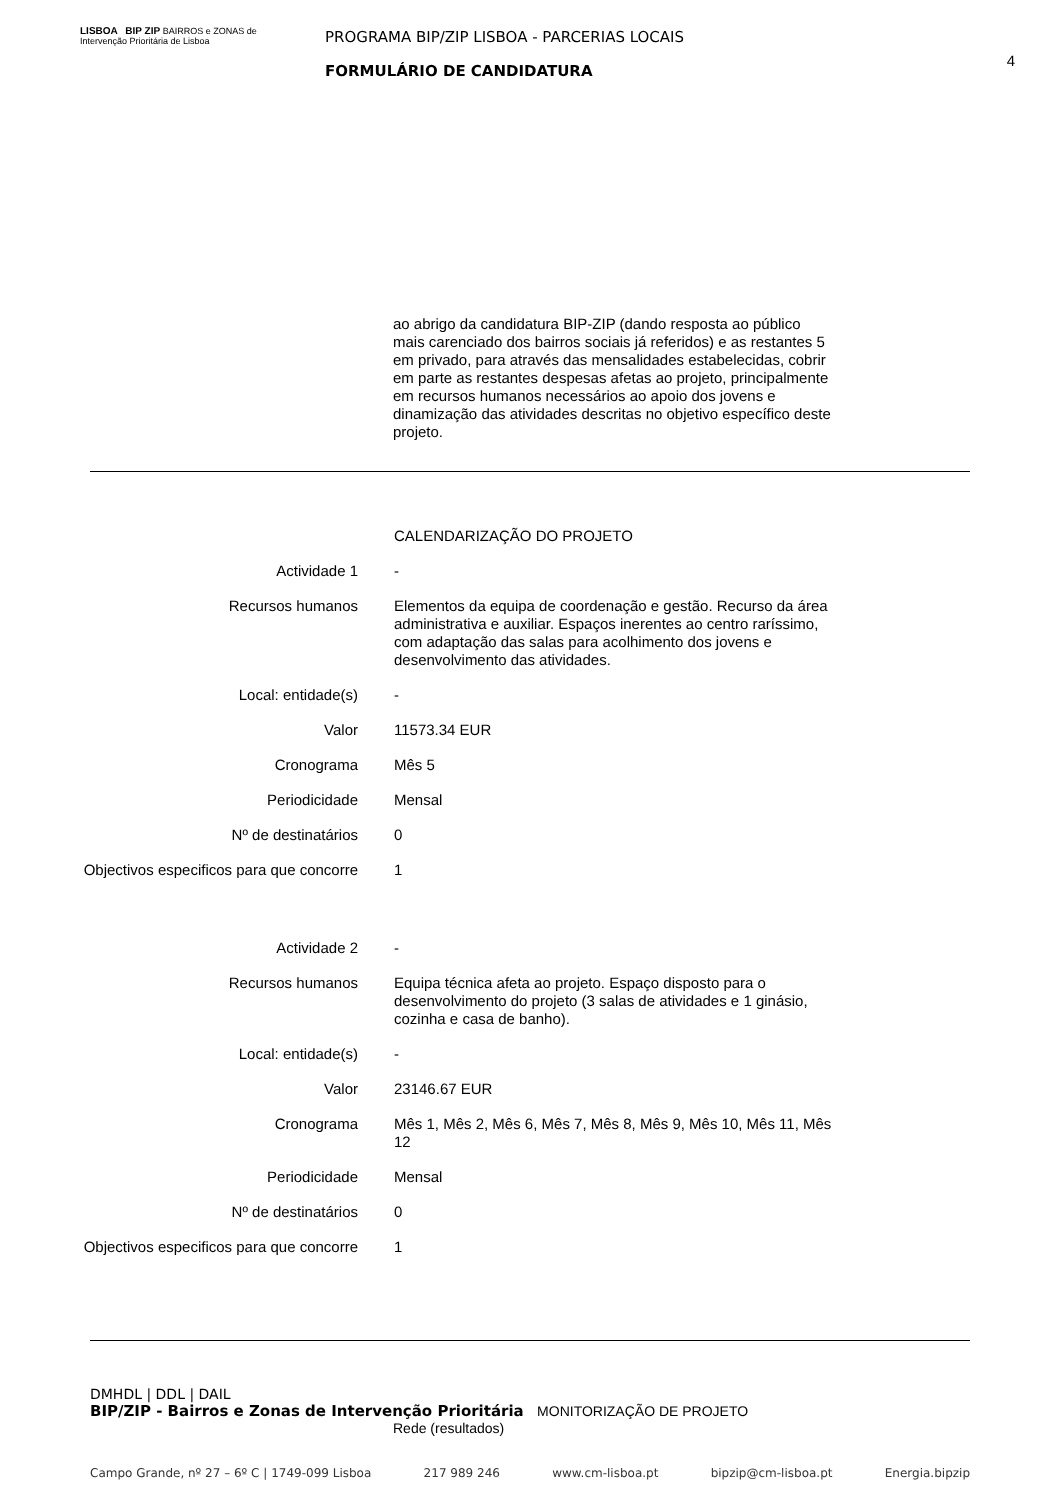LISBOA BIP ZIP BAIRROS e ZONAS de Intervenção Prioritária de Lisboa
PROGRAMA BIP/ZIP LISBOA - PARCERIAS LOCAIS
FORMULÁRIO DE CANDIDATURA
4
ao abrigo da candidatura BIP-ZIP (dando resposta ao público mais carenciado dos bairros sociais já referidos) e as restantes 5 em privado, para através das mensalidades estabelecidas, cobrir em parte as restantes despesas afetas ao projeto, principalmente em recursos humanos necessários ao apoio dos jovens e dinamização das atividades descritas no objetivo específico deste projeto.
| | CALENDARIZAÇÃO DO PROJETO |
| Actividade 1 | - |
| Recursos humanos | Elementos da equipa de coordenação e gestão. Recurso da área administrativa e auxiliar. Espaços inerentes ao centro raríssimo, com adaptação das salas para acolhimento dos jovens e desenvolvimento das atividades. |
| Local: entidade(s) | - |
| Valor | 11573.34 EUR |
| Cronograma | Mês 5 |
| Periodicidade | Mensal |
| Nº de destinatários | 0 |
| Objectivos especificos para que concorre | 1 |
| Actividade 2 | - |
| Recursos humanos | Equipa técnica afeta ao projeto. Espaço disposto para o desenvolvimento do projeto (3 salas de atividades e 1 ginásio, cozinha e casa de banho). |
| Local: entidade(s) | - |
| Valor | 23146.67 EUR |
| Cronograma | Mês 1, Mês 2, Mês 6, Mês 7, Mês 8, Mês 9, Mês 10, Mês 11, Mês 12 |
| Periodicidade | Mensal |
| Nº de destinatários | 0 |
| Objectivos especificos para que concorre | 1 |
DMHDL | DDL | DAIL
BIP/ZIP - Bairros e Zonas de Intervenção Prioritária MONITORIZAÇÃO DE PROJETO
Rede (resultados)
Campo Grande, nº 27 – 6º C | 1749-099 Lisboa 217 989 246 www.cm-lisboa.pt bipzip@cm-lisboa.pt Energia.bipzip